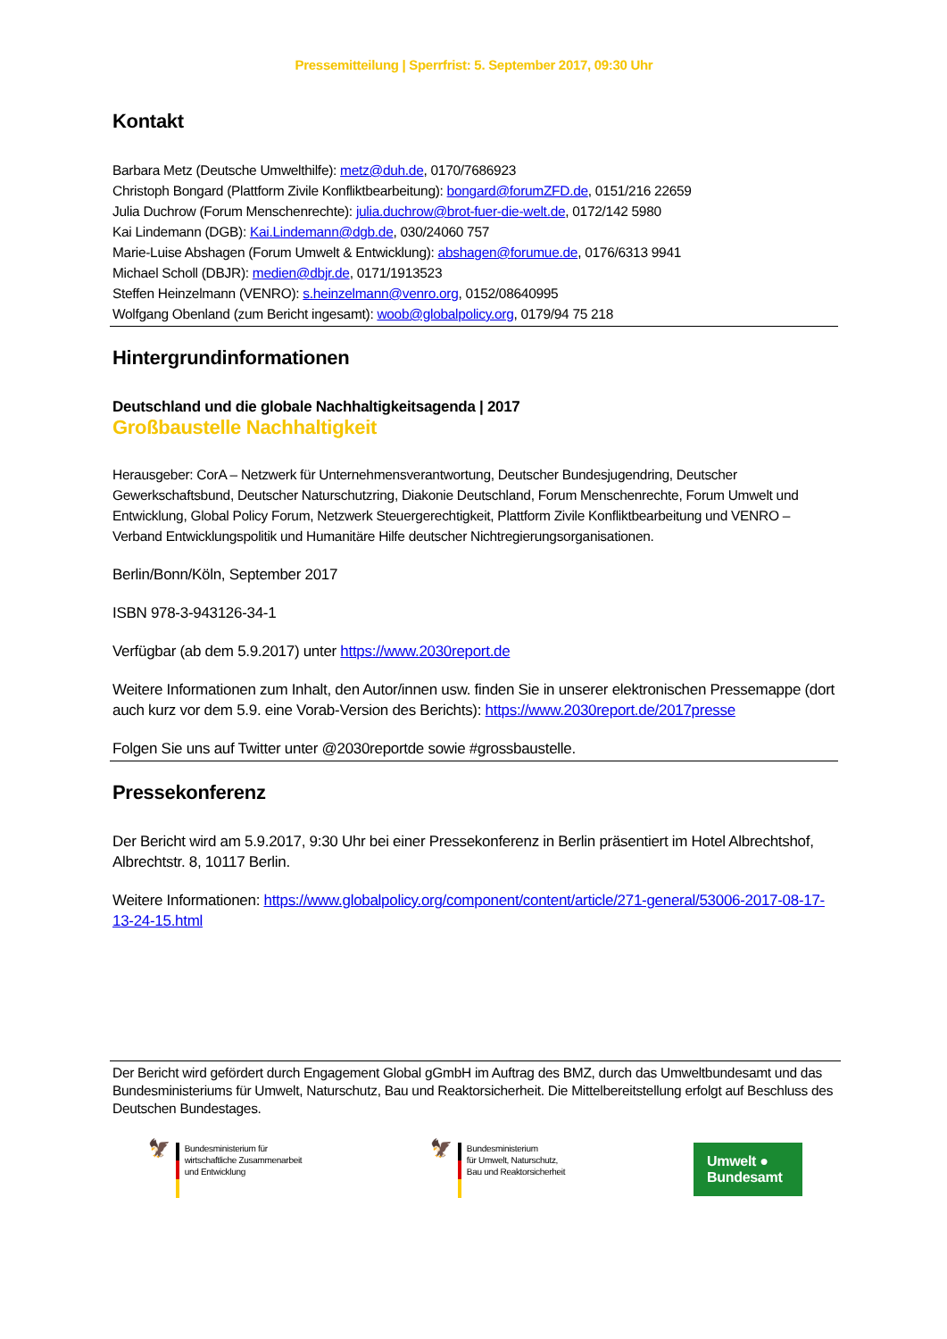Pressemitteilung | Sperrfrist: 5. September 2017, 09:30 Uhr
Kontakt
Barbara Metz (Deutsche Umwelthilfe): metz@duh.de, 0170/7686923
Christoph Bongard (Plattform Zivile Konfliktbearbeitung): bongard@forumZFD.de, 0151/216 22659
Julia Duchrow (Forum Menschenrechte): julia.duchrow@brot-fuer-die-welt.de, 0172/142 5980
Kai Lindemann (DGB): Kai.Lindemann@dgb.de, 030/24060 757
Marie-Luise Abshagen (Forum Umwelt & Entwicklung): abshagen@forumue.de, 0176/6313 9941
Michael Scholl (DBJR): medien@dbjr.de, 0171/1913523
Steffen Heinzelmann (VENRO): s.heinzelmann@venro.org, 0152/08640995
Wolfgang Obenland (zum Bericht ingesamt): woob@globalpolicy.org, 0179/94 75 218
Hintergrundinformationen
Deutschland und die globale Nachhaltigkeitsagenda | 2017
Großbaustelle Nachhaltigkeit
Herausgeber: CorA – Netzwerk für Unternehmensverantwortung, Deutscher Bundesjugendring, Deutscher Gewerkschaftsbund, Deutscher Naturschutzring, Diakonie Deutschland, Forum Menschenrechte, Forum Umwelt und Entwicklung, Global Policy Forum, Netzwerk Steuergerechtigkeit, Plattform Zivile Konfliktbearbeitung und VENRO – Verband Entwicklungspolitik und Humanitäre Hilfe deutscher Nichtregierungsorganisationen.
Berlin/Bonn/Köln, September 2017
ISBN 978-3-943126-34-1
Verfügbar (ab dem 5.9.2017) unter https://www.2030report.de
Weitere Informationen zum Inhalt, den Autor/innen usw. finden Sie in unserer elektronischen Pressemappe (dort auch kurz vor dem 5.9. eine Vorab-Version des Berichts): https://www.2030report.de/2017presse
Folgen Sie uns auf Twitter unter @2030reportde sowie #grossbaustelle.
Pressekonferenz
Der Bericht wird am 5.9.2017, 9:30 Uhr bei einer Pressekonferenz in Berlin präsentiert im Hotel Albrechtshof, Albrechtstr. 8, 10117 Berlin.
Weitere Informationen: https://www.globalpolicy.org/component/content/article/271-general/53006-2017-08-17-13-24-15.html
Der Bericht wird gefördert durch Engagement Global gGmbH im Auftrag des BMZ, durch das Umweltbundesamt und das Bundesministeriums für Umwelt, Naturschutz, Bau und Reaktorsicherheit. Die Mittelbereitstellung erfolgt auf Beschluss des Deutschen Bundestages.
🦅
Bundesministerium für
wirtschaftliche Zusammenarbeit
und Entwicklung
🦅
Bundesministerium
für Umwelt, Naturschutz,
Bau und Reaktorsicherheit
Umwelt ●
Bundesamt